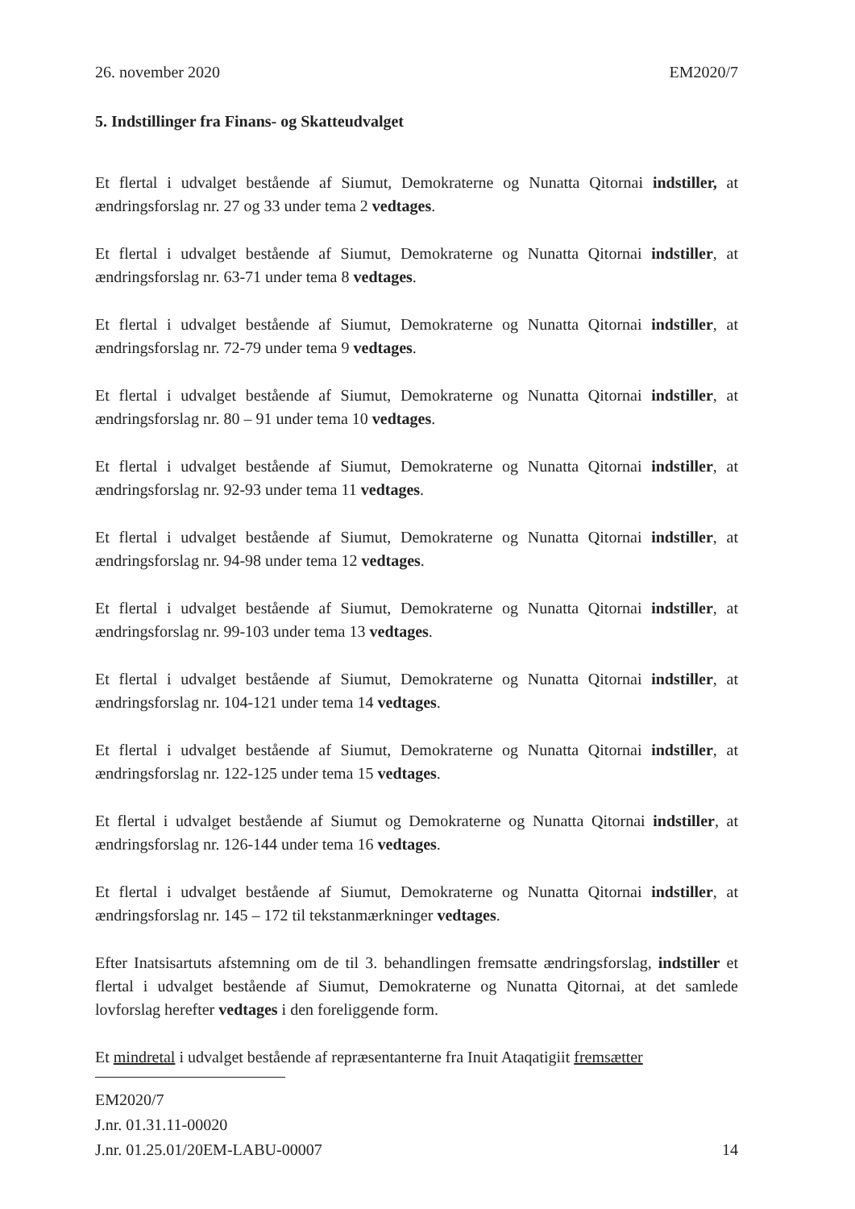26. november 2020 EM2020/7
5. Indstillinger fra Finans- og Skatteudvalget
Et flertal i udvalget bestående af Siumut, Demokraterne og Nunatta Qitornai indstiller, at ændringsforslag nr. 27 og 33 under tema 2 vedtages.
Et flertal i udvalget bestående af Siumut, Demokraterne og Nunatta Qitornai indstiller, at ændringsforslag nr. 63-71 under tema 8 vedtages.
Et flertal i udvalget bestående af Siumut, Demokraterne og Nunatta Qitornai indstiller, at ændringsforslag nr. 72-79 under tema 9 vedtages.
Et flertal i udvalget bestående af Siumut, Demokraterne og Nunatta Qitornai indstiller, at ændringsforslag nr. 80 – 91 under tema 10 vedtages.
Et flertal i udvalget bestående af Siumut, Demokraterne og Nunatta Qitornai indstiller, at ændringsforslag nr. 92-93 under tema 11 vedtages.
Et flertal i udvalget bestående af Siumut, Demokraterne og Nunatta Qitornai indstiller, at ændringsforslag nr. 94-98 under tema 12 vedtages.
Et flertal i udvalget bestående af Siumut, Demokraterne og Nunatta Qitornai indstiller, at ændringsforslag nr. 99-103 under tema 13 vedtages.
Et flertal i udvalget bestående af Siumut, Demokraterne og Nunatta Qitornai indstiller, at ændringsforslag nr. 104-121 under tema 14 vedtages.
Et flertal i udvalget bestående af Siumut, Demokraterne og Nunatta Qitornai indstiller, at ændringsforslag nr. 122-125 under tema 15 vedtages.
Et flertal i udvalget bestående af Siumut og Demokraterne og Nunatta Qitornai indstiller, at ændringsforslag nr. 126-144 under tema 16 vedtages.
Et flertal i udvalget bestående af Siumut, Demokraterne og Nunatta Qitornai indstiller, at ændringsforslag nr. 145 – 172 til tekstanmærkninger vedtages.
Efter Inatsisartuts afstemning om de til 3. behandlingen fremsatte ændringsforslag, indstiller et flertal i udvalget bestående af Siumut, Demokraterne og Nunatta Qitornai, at det samlede lovforslag herefter vedtages i den foreliggende form.
Et mindretal i udvalget bestående af repræsentanterne fra Inuit Ataqatigiit fremsætter
EM2020/7
J.nr. 01.31.11-00020
J.nr. 01.25.01/20EM-LABU-00007 14